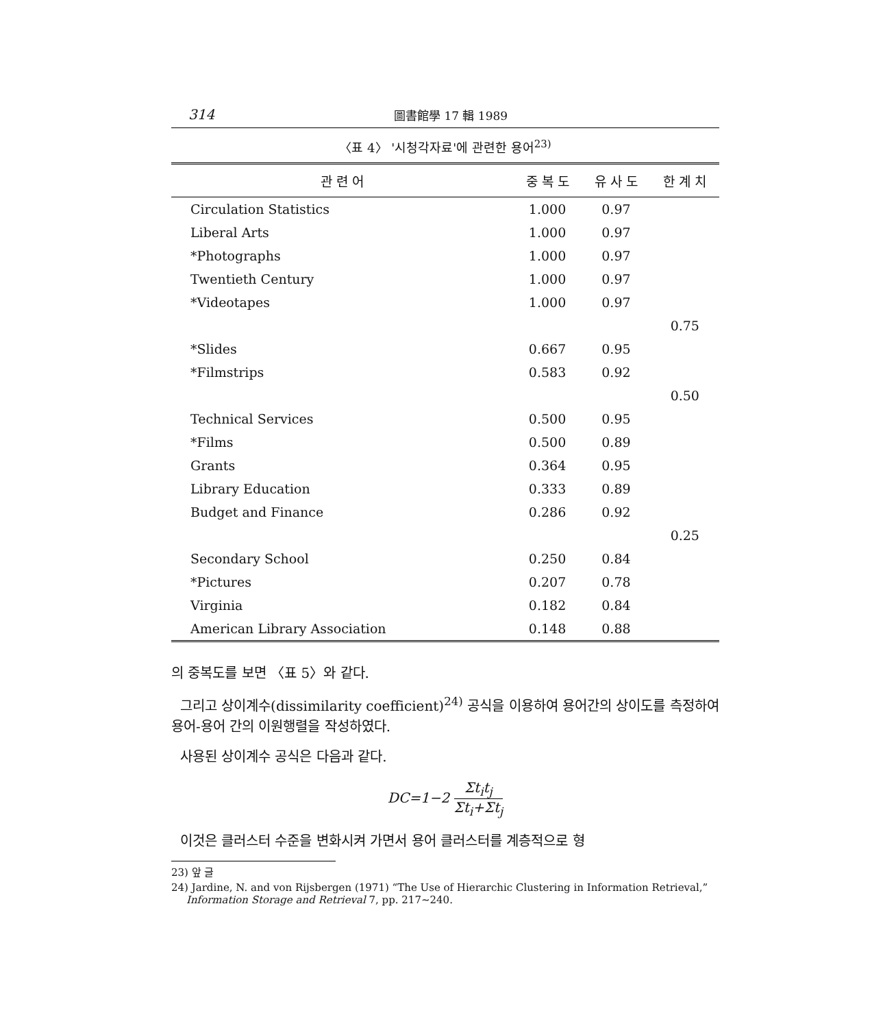314 圖書館學 17 輯 1989
〈표 4〉 '시청각자료'에 관련한 용어<sup>23)</sup>
| 관 련 어 | 중 복 도 | 유 사 도 | 한 계 치 |
| --- | --- | --- | --- |
| Circulation Statistics | 1.000 | 0.97 | |
| Liberal Arts | 1.000 | 0.97 | |
| *Photographs | 1.000 | 0.97 | |
| Twentieth Century | 1.000 | 0.97 | |
| *Videotapes | 1.000 | 0.97 | |
| | | | 0.75 |
| *Slides | 0.667 | 0.95 | |
| *Filmstrips | 0.583 | 0.92 | |
| | | | 0.50 |
| Technical Services | 0.500 | 0.95 | |
| *Films | 0.500 | 0.89 | |
| Grants | 0.364 | 0.95 | |
| Library Education | 0.333 | 0.89 | |
| Budget and Finance | 0.286 | 0.92 | |
| | | | 0.25 |
| Secondary School | 0.250 | 0.84 | |
| *Pictures | 0.207 | 0.78 | |
| Virginia | 0.182 | 0.84 | |
| American Library Association | 0.148 | 0.88 | |
의 중복도를 보면 〈표 5〉와 같다.
그리고 상이계수(dissimilarity coefficient)<sup>24)</sup> 공식을 이용하여 용어간의 상이도를 측정하여 용어-용어 간의 이원행렬을 작성하였다.
사용된 상이계수 공식은 다음과 같다.
DC=1−2 Σt<sub>i</sub>t<sub>j</sub> Σt<sub>i</sub>+Σt<sub>j</sub>
이것은 클러스터 수준을 변화시켜 가면서 용어 클러스터를 계층적으로 형
23) 앞 글
24) Jardine, N. and von Rijsbergen (1971) “The Use of Hierarchic Clustering in Information Retrieval,” Information Storage and Retrieval 7, pp. 217∼240.